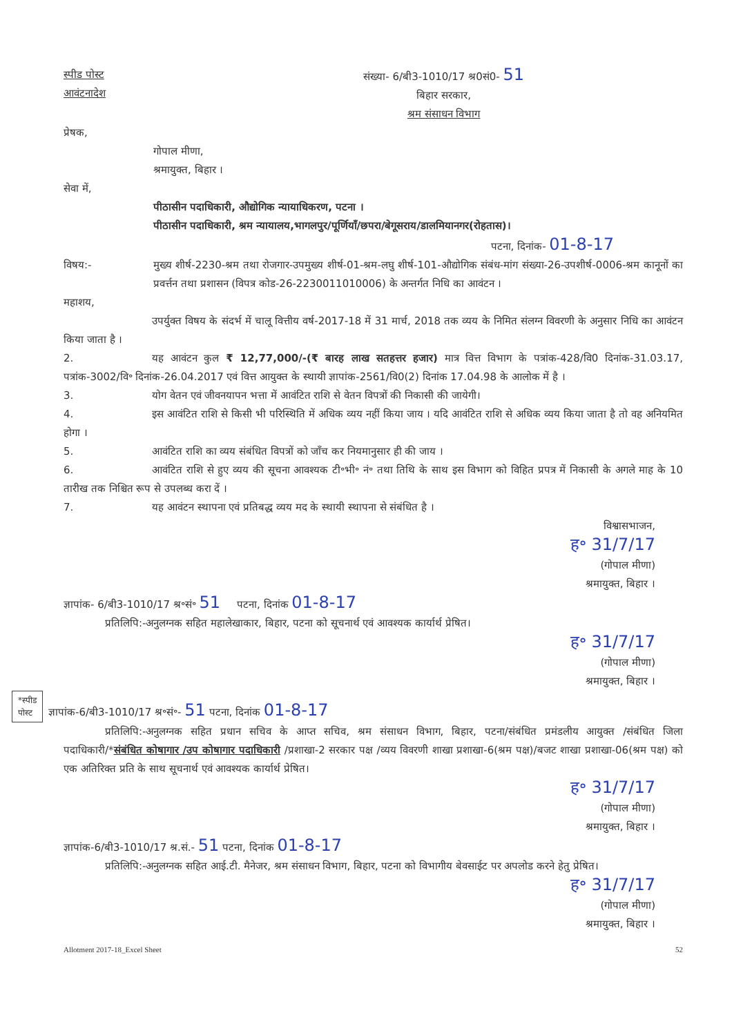स्पीड पोस्ट
आवंटनादेश
संख्या- 6/बी3-1010/17 श्र0सं0- 51
बिहार सरकार,
श्रम संसाधन विभाग
प्रेषक,
गोपाल मीणा,
श्रमायुक्त, बिहार ।
सेवा में,
पीठासीन पदाधिकारी, औद्योगिक न्यायाधिकरण, पटना ।
पीठासीन पदाधिकारी, श्रम न्यायालय,भागलपुर/पूर्णियाँ/छपरा/बेगूसराय/डालमियानगर(रोहतास)।
पटना, दिनांक- 01-8-17
विषय:- मुख्य शीर्ष-2230-श्रम तथा रोजगार-उपमुख्य शीर्ष-01-श्रम-लघु शीर्ष-101-औद्योगिक संबंध-मांग संख्या-26-उपशीर्ष-0006-श्रम कानूनों का प्रवर्त्तन तथा प्रशासन (विपत्र कोड-26-2230011010006) के अन्तर्गत निधि का आवंटन ।
महाशय,
उपर्युक्त विषय के संदर्भ में चालू वित्तीय वर्ष-2017-18 में 31 मार्च, 2018 तक व्यय के निमित संलग्न विवरणी के अनुसार निधि का आवंटन किया जाता है ।
2. यह आवंटन कुल ₹ 12,77,000/-(₹ बारह लाख सतहत्तर हजार) मात्र वित्त विभाग के पत्रांक-428/वि0 दिनांक-31.03.17, पत्रांक-3002/वि॰ दिनांक-26.04.2017 एवं वित्त आयुक्त के स्थायी ज्ञापांक-2561/वि0(2) दिनांक 17.04.98 के आलोक में है ।
3. योग वेतन एवं जीवनयापन भत्ता में आवंटित राशि से वेतन विपत्रों की निकासी की जायेगी।
4. इस आवंटित राशि से किसी भी परिस्थिति में अधिक व्यय नहीं किया जाय । यदि आवंटित राशि से अधिक व्यय किया जाता है तो वह अनियमित होगा ।
5. आवंटित राशि का व्यय संबंधित विपत्रों को जाँच कर नियमानुसार ही की जाय ।
6. आवंटित राशि से हुए व्यय की सूचना आवश्यक टी॰भी॰ नं॰ तथा तिथि के साथ इस विभाग को विहित प्रपत्र में निकासी के अगले माह के 10 तारीख तक निश्चित रूप से उपलब्ध करा दें ।
7. यह आवंटन स्थापना एवं प्रतिबद्ध व्यय मद के स्थायी स्थापना से संबंधित है ।
विश्वासभाजन,
ह॰ 31/7/17
(गोपाल मीणा)
श्रमायुक्त, बिहार ।
ज्ञापांक- 6/बी3-1010/17 श्र॰सं॰ 51 पटना, दिनांक 01-8-17
प्रतिलिपि:-अनुलग्नक सहित महालेखाकार, बिहार, पटना को सूचनार्थ एवं आवश्यक कार्यार्थ प्रेषित।
ह॰ 31/7/17
(गोपाल मीणा)
श्रमायुक्त, बिहार ।
*स्पीड
पोस्ट ज्ञापांक-6/बी3-1010/17 श्र॰सं॰- 51 पटना, दिनांक 01-8-17
प्रतिलिपि:-अनुलग्नक सहित प्रधान सचिव के आप्त सचिव, श्रम संसाधन विभाग, बिहार, पटना/संबंधित प्रमंडलीय आयुक्त /संबंधित जिला पदाधिकारी/*संबंधित कोषागार /उप कोषागार पदाधिकारी /प्रशाखा-2 सरकार पक्ष /व्यय विवरणी शाखा प्रशाखा-6(श्रम पक्ष)/बजट शाखा प्रशाखा-06(श्रम पक्ष) को एक अतिरिक्त प्रति के साथ सूचनार्थ एवं आवश्यक कार्यार्थ प्रेषित।
ह॰ 31/7/17
(गोपाल मीणा)
श्रमायुक्त, बिहार ।
ज्ञापांक-6/बी3-1010/17 श्र.सं.- 51 पटना, दिनांक 01-8-17
प्रतिलिपि:-अनुलग्नक सहित आई.टी. मैनेजर, श्रम संसाधन विभाग, बिहार, पटना को विभागीय बेवसाईट पर अपलोड करने हेतु प्रेषित।
ह॰ 31/7/17
(गोपाल मीणा)
श्रमायुक्त, बिहार ।
Allotment 2017-18_Excel Sheet 52